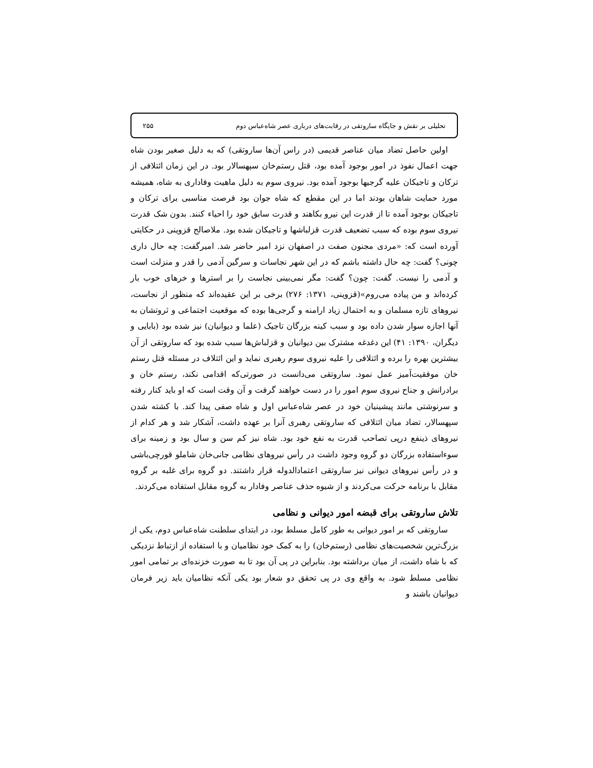تحلیلی بر نقش و جایگاه ساروتقی در رقابت‌های درباری عصر شاه‌عباس دوم ۲۵۵
اولین حاصل تضاد میان عناصر قدیمی (در راس آن‌ها ساروتقی) که به دلیل صغیر بودن شاه جهت اعمال نفوذ در امور بوجود آمده بود، قتل رستم‌خان سپهسالار بود. در این زمان ائتلافی از ترکان و تاجیکان علیه گرجیها بوجود آمده بود. نیروی سوم به دلیل ماهیت وفاداری به شاه، همیشه مورد حمایت شاهان بودند اما در این مقطع که شاه جوان بود فرصت مناسبی برای ترکان و تاجیکان بوجود آمده تا از قدرت این نیرو بکاهند و قدرت سابق خود را احیاء کنند. بدون شک قدرت نیروی سوم بوده که سبب تضعیف قدرت قزلباشها و تاجیکان شده بود. ملاصالح قزوینی در حکایتی آورده است که: «مردی مجنون صفت در اصفهان نزد امیر حاضر شد. امیرگفت: چه حال داری چونی؟ گفت: چه حال داشته باشم که در این شهر نجاسات و سرگین آدمی را قدر و منزلت است و آدمی را نیست. گفت: چون؟ گفت: مگر نمی‌بینی نجاست را بر استرها و خرهای خوب بار کرده‌اند و من پیاده می‌روم»(قزوینی، ۱۳۷۱: ۲۷۶) برخی بر این عقیده‌اند که منظور از نجاست، نیروهای تازه مسلمان و به احتمال زیاد ارامنه و گرجی‌ها بوده که موقعیت اجتماعی و ثروتشان به آنها اجازه سوار شدن داده بود و سبب کینه بزرگان تاجیک (علما و دیوانیان) نیز شده بود (بابایی و دیگران، ۱۳۹۰: ۴۱) این دغدغه مشترک بین دیوانیان و قزلباش‌ها سبب شده بود که ساروتقی از آن بیشترین بهره را برده و ائتلافی را علیه نیروی سوم رهبری نماید و این ائتلاف در مسئله قتل رستم خان موفقیت‌آمیز عمل نمود. ساروتقی می‌دانست در صورتی‌که اقدامی نکند، رستم خان و برادرانش و جناح نیروی سوم امور را در دست خواهند گرفت و آن وقت است که او باید کنار رفته و سرنوشتی مانند پیشینیان خود در عصر شاه‌عباس اول و شاه صفی پیدا کند. با کشته شدن سپهسالار، تضاد میان ائتلافی که ساروتقی رهبری آنرا بر عهده داشت، آشکار شد و هر کدام از نیروهای ذینفع درپی تصاحب قدرت به نفع خود بود. شاه نیز کم سن و سال بود و زمینه برای سوءاستفاده بزرگان دو گروه وجود داشت در رأس نیروهای نظامی جانی‌خان شاملو قورچی‌باشی و در رأس نیروهای دیوانی نیز ساروتقی اعتمادالدوله قرار داشتند. دو گروه برای غلبه بر گروه مقابل با برنامه حرکت می‌کردند و از شیوه حذف عناصر وفادار به گروه مقابل استفاده می‌کردند.
تلاش ساروتقی برای قبضه امور دیوانی و نظامی
ساروتقی که بر امور دیوانی به طور کامل مسلط بود، در ابتدای سلطنت شاه‌عباس دوم، یکی از بزرگ‌ترین شخصیت‌های نظامی (رستم‌خان) را به کمک خود نظامیان و با استفاده از ازتباط نزدیکی که با شاه داشت، از میان برداشته بود. بنابراین در پی آن بود تا به صورت خزنده‌ای بر تمامی امور نظامی مسلط شود. به واقع وی در پی تحقق دو شعار بود یکی آنکه نظامیان باید زیر فرمان دیوانیان باشند و